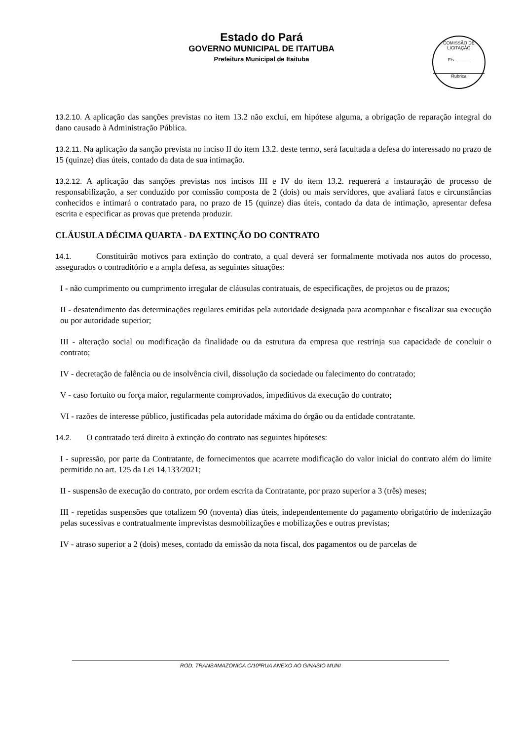Estado do Pará
GOVERNO MUNICIPAL DE ITAITUBA
Prefeitura Municipal de Itaituba
COMISSÃO DE LICITAÇÃO
Fls.______
Rubrica
13.2.10. A aplicação das sanções previstas no item 13.2 não exclui, em hipótese alguma, a obrigação de reparação integral do dano causado à Administração Pública.
13.2.11. Na aplicação da sanção prevista no inciso II do item 13.2. deste termo, será facultada a defesa do interessado no prazo de 15 (quinze) dias úteis, contado da data de sua intimação.
13.2.12. A aplicação das sanções previstas nos incisos III e IV do item 13.2. requererá a instauração de processo de responsabilização, a ser conduzido por comissão composta de 2 (dois) ou mais servidores, que avaliará fatos e circunstâncias conhecidos e intimará o contratado para, no prazo de 15 (quinze) dias úteis, contado da data de intimação, apresentar defesa escrita e especificar as provas que pretenda produzir.
CLÁUSULA DÉCIMA QUARTA - DA EXTINÇÃO DO CONTRATO
14.1. Constituirão motivos para extinção do contrato, a qual deverá ser formalmente motivada nos autos do processo, assegurados o contraditório e a ampla defesa, as seguintes situações:
I - não cumprimento ou cumprimento irregular de cláusulas contratuais, de especificações, de projetos ou de prazos;
II - desatendimento das determinações regulares emitidas pela autoridade designada para acompanhar e fiscalizar sua execução ou por autoridade superior;
III - alteração social ou modificação da finalidade ou da estrutura da empresa que restrinja sua capacidade de concluir o contrato;
IV - decretação de falência ou de insolvência civil, dissolução da sociedade ou falecimento do contratado;
V - caso fortuito ou força maior, regularmente comprovados, impeditivos da execução do contrato;
VI - razões de interesse público, justificadas pela autoridade máxima do órgão ou da entidade contratante.
14.2. O contratado terá direito à extinção do contrato nas seguintes hipóteses:
I - supressão, por parte da Contratante, de fornecimentos que acarrete modificação do valor inicial do contrato além do limite permitido no art. 125 da Lei 14.133/2021;
II - suspensão de execução do contrato, por ordem escrita da Contratante, por prazo superior a 3 (três) meses;
III - repetidas suspensões que totalizem 90 (noventa) dias úteis, independentemente do pagamento obrigatório de indenização pelas sucessivas e contratualmente imprevistas desmobilizações e mobilizações e outras previstas;
IV - atraso superior a 2 (dois) meses, contado da emissão da nota fiscal, dos pagamentos ou de parcelas de
ROD. TRANSAMAZONICA C/10ªRUA ANEXO AO GINASIO MUNI